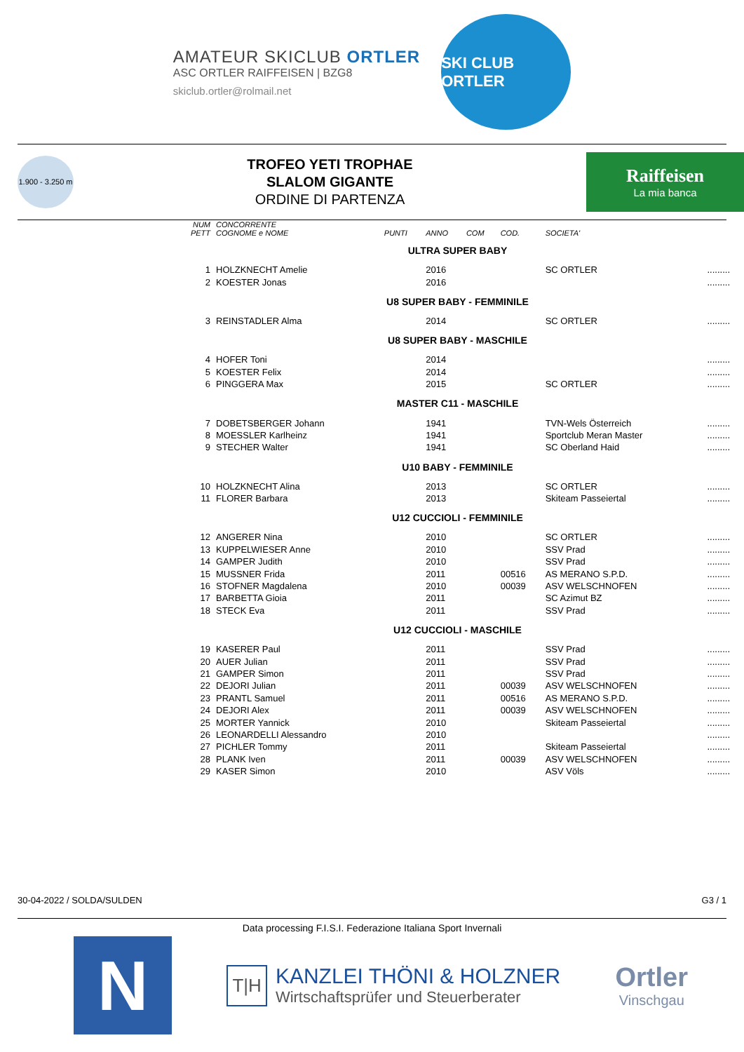AMATEUR SKICLUB ORTLER
ASC ORTLER RAIFFEISEN | BZG8
skiclub.ortler@rolmail.net
SKI CLUB ORTLER
1.900 - 3.250 m
TROFEO YETI TROPHAE
SLALOM GIGANTE
ORDINE DI PARTENZA
Raiffeisen
La mia banca
| NUM PETT | CONCORRENTE COGNOME e NOME | PUNTI | ANNO | COM | COD. | SOCIETA' | |
| --- | --- | --- | --- | --- | --- | --- | --- |
| ULTRA SUPER BABY | | | | | | | |
| 1 | HOLZKNECHT Amelie | | 2016 | | | SC ORTLER | ......... |
| 2 | KOESTER Jonas | | 2016 | | | | ......... |
| U8 SUPER BABY - FEMMINILE | | | | | | | |
| 3 | REINSTADLER Alma | | 2014 | | | SC ORTLER | ......... |
| U8 SUPER BABY - MASCHILE | | | | | | | |
| 4 | HOFER Toni | | 2014 | | | | ......... |
| 5 | KOESTER Felix | | 2014 | | | | ......... |
| 6 | PINGGERA Max | | 2015 | | | SC ORTLER | ......... |
| MASTER C11 - MASCHILE | | | | | | | |
| 7 | DOBETSBERGER Johann | | 1941 | | | TVN-Wels Österreich | ......... |
| 8 | MOESSLER Karlheinz | | 1941 | | | Sportclub Meran Master | ......... |
| 9 | STECHER Walter | | 1941 | | | SC Oberland Haid | ......... |
| U10 BABY - FEMMINILE | | | | | | | |
| 10 | HOLZKNECHT Alina | | 2013 | | | SC ORTLER | ......... |
| 11 | FLORER Barbara | | 2013 | | | Skiteam Passeiertal | ......... |
| U12 CUCCIOLI - FEMMINILE | | | | | | | |
| 12 | ANGERER Nina | | 2010 | | | SC ORTLER | ......... |
| 13 | KUPPELWIESER Anne | | 2010 | | | SSV Prad | ......... |
| 14 | GAMPER Judith | | 2010 | | | SSV Prad | ......... |
| 15 | MUSSNER Frida | | 2011 | | 00516 | AS MERANO S.P.D. | ......... |
| 16 | STOFNER Magdalena | | 2010 | | 00039 | ASV WELSCHNOFEN | ......... |
| 17 | BARBETTA Gioia | | 2011 | | | SC Azimut BZ | ......... |
| 18 | STECK Eva | | 2011 | | | SSV Prad | ......... |
| U12 CUCCIOLI - MASCHILE | | | | | | | |
| 19 | KASERER Paul | | 2011 | | | SSV Prad | ......... |
| 20 | AUER Julian | | 2011 | | | SSV Prad | ......... |
| 21 | GAMPER Simon | | 2011 | | | SSV Prad | ......... |
| 22 | DEJORI Julian | | 2011 | | 00039 | ASV WELSCHNOFEN | ......... |
| 23 | PRANTL Samuel | | 2011 | | 00516 | AS MERANO S.P.D. | ......... |
| 24 | DEJORI Alex | | 2011 | | 00039 | ASV WELSCHNOFEN | ......... |
| 25 | MORTER Yannick | | 2010 | | | Skiteam Passeiertal | ......... |
| 26 | LEONARDELLI Alessandro | | 2010 | | | | ......... |
| 27 | PICHLER Tommy | | 2011 | | | Skiteam Passeiertal | ......... |
| 28 | PLANK Iven | | 2011 | | 00039 | ASV WELSCHNOFEN | ......... |
| 29 | KASER Simon | | 2010 | | | ASV Völs | ......... |
30-04-2022 / SOLDA/SULDEN G3 / 1
Data processing F.I.S.I. Federazione Italiana Sport Invernali
N
T|H
KANZLEI THÖNI & HOLZNER
Wirtschaftsprüfer und Steuerberater
Ortler
Vinschgau